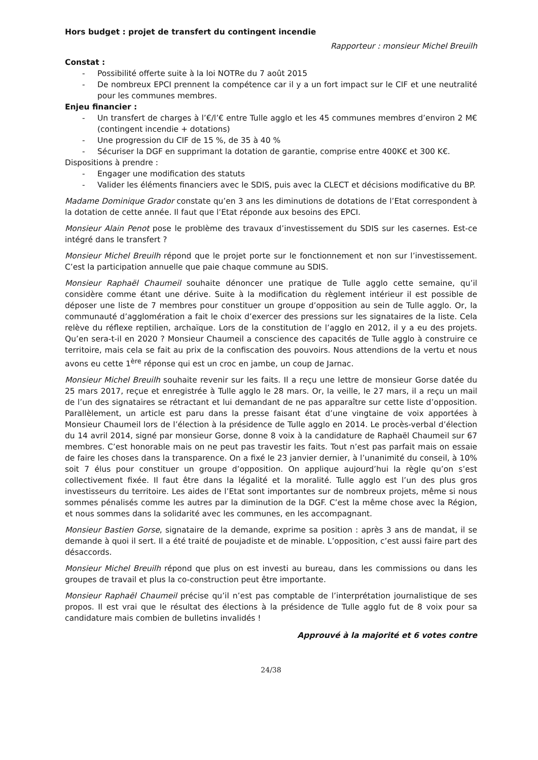Hors budget : projet de transfert du contingent incendie
Rapporteur : monsieur Michel Breuilh
Constat :
- Possibilité offerte suite à la loi NOTRe du 7 août 2015
- De nombreux EPCI prennent la compétence car il y a un fort impact sur le CIF et une neutralité pour les communes membres.
Enjeu financier :
- Un transfert de charges à l’€/l’€ entre Tulle agglo et les 45 communes membres d’environ 2 M€ (contingent incendie + dotations)
- Une progression du CIF de 15 %, de 35 à 40 %
- Sécuriser la DGF en supprimant la dotation de garantie, comprise entre 400K€ et 300 K€.
Dispositions à prendre :
- Engager une modification des statuts
- Valider les éléments financiers avec le SDIS, puis avec la CLECT et décisions modificative du BP.
Madame Dominique Grador constate qu’en 3 ans les diminutions de dotations de l’Etat correspondent à la dotation de cette année. Il faut que l’Etat réponde aux besoins des EPCI.
Monsieur Alain Penot pose le problème des travaux d’investissement du SDIS sur les casernes. Est-ce intégré dans le transfert ?
Monsieur Michel Breuilh répond que le projet porte sur le fonctionnement et non sur l’investissement. C’est la participation annuelle que paie chaque commune au SDIS.
Monsieur Raphaël Chaumeil souhaite dénoncer une pratique de Tulle agglo cette semaine, qu’il considère comme étant une dérive. Suite à la modification du règlement intérieur il est possible de déposer une liste de 7 membres pour constituer un groupe d’opposition au sein de Tulle agglo. Or, la communauté d’agglomération a fait le choix d’exercer des pressions sur les signataires de la liste. Cela relève du réflexe reptilien, archaïque. Lors de la constitution de l’agglo en 2012, il y a eu des projets. Qu’en sera-t-il en 2020 ? Monsieur Chaumeil a conscience des capacités de Tulle agglo à construire ce territoire, mais cela se fait au prix de la confiscation des pouvoirs. Nous attendions de la vertu et nous avons eu cette 1<sup>ère</sup> réponse qui est un croc en jambe, un coup de Jarnac.
Monsieur Michel Breuilh souhaite revenir sur les faits. Il a reçu une lettre de monsieur Gorse datée du 25 mars 2017, reçue et enregistrée à Tulle agglo le 28 mars. Or, la veille, le 27 mars, il a reçu un mail de l’un des signataires se rétractant et lui demandant de ne pas apparaître sur cette liste d’opposition. Parallèlement, un article est paru dans la presse faisant état d’une vingtaine de voix apportées à Monsieur Chaumeil lors de l’élection à la présidence de Tulle agglo en 2014. Le procès-verbal d’élection du 14 avril 2014, signé par monsieur Gorse, donne 8 voix à la candidature de Raphaël Chaumeil sur 67 membres. C’est honorable mais on ne peut pas travestir les faits. Tout n’est pas parfait mais on essaie de faire les choses dans la transparence. On a fixé le 23 janvier dernier, à l’unanimité du conseil, à 10% soit 7 élus pour constituer un groupe d’opposition. On applique aujourd’hui la règle qu’on s’est collectivement fixée. Il faut être dans la légalité et la moralité. Tulle agglo est l’un des plus gros investisseurs du territoire. Les aides de l’Etat sont importantes sur de nombreux projets, même si nous sommes pénalisés comme les autres par la diminution de la DGF. C’est la même chose avec la Région, et nous sommes dans la solidarité avec les communes, en les accompagnant.
Monsieur Bastien Gorse, signataire de la demande, exprime sa position : après 3 ans de mandat, il se demande à quoi il sert. Il a été traité de poujadiste et de minable. L’opposition, c’est aussi faire part des désaccords.
Monsieur Michel Breuilh répond que plus on est investi au bureau, dans les commissions ou dans les groupes de travail et plus la co-construction peut être importante.
Monsieur Raphaël Chaumeil précise qu’il n’est pas comptable de l’interprétation journalistique de ses propos. Il est vrai que le résultat des élections à la présidence de Tulle agglo fut de 8 voix pour sa candidature mais combien de bulletins invalidés !
Approuvé à la majorité et 6 votes contre
24/38